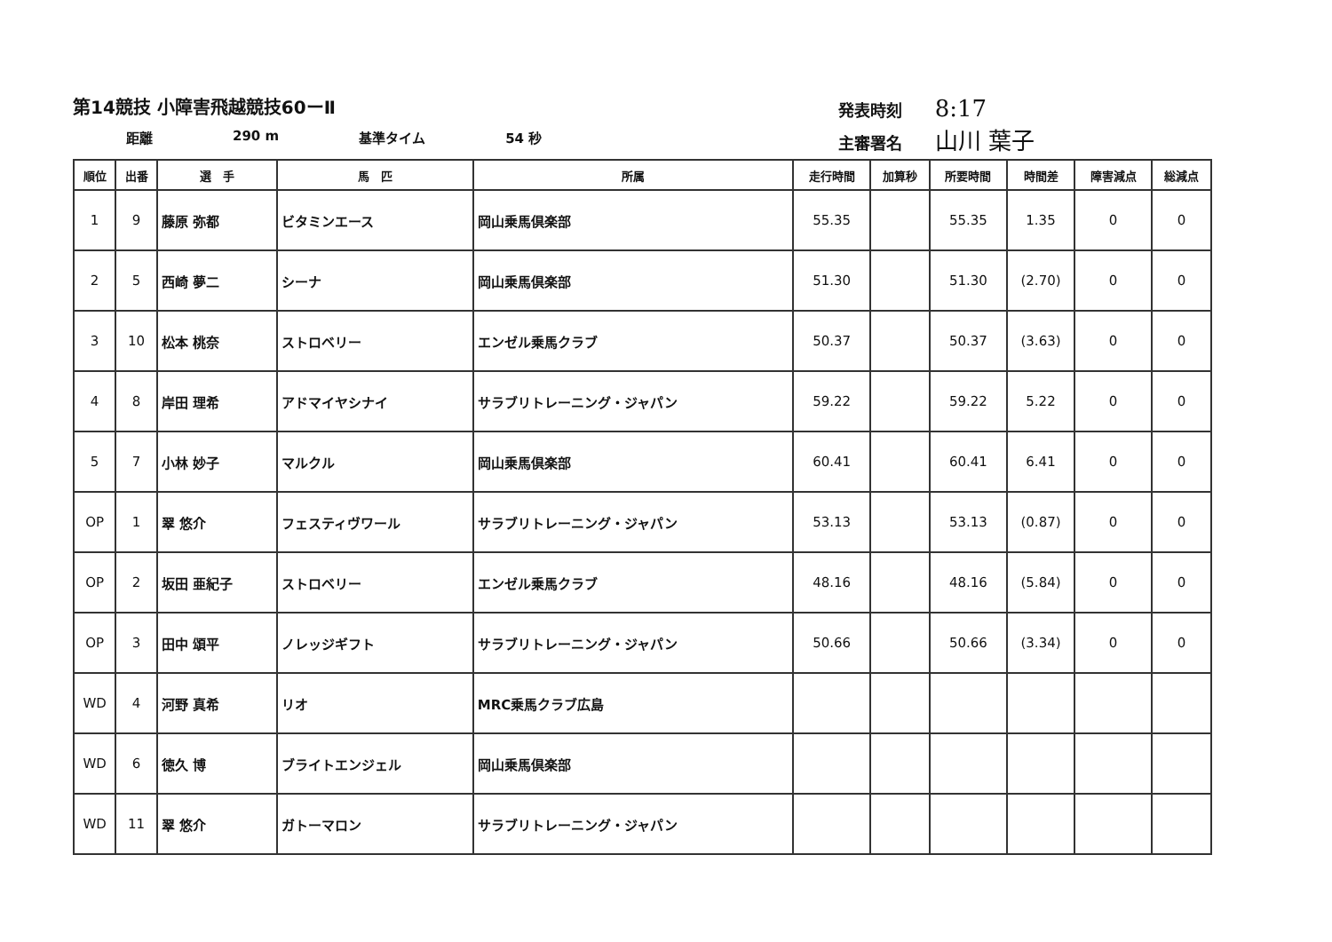第14競技 小障害飛越競技60ーⅡ
距離 290 m 基準タイム 54 秒
発表時刻 8:17
主審署名 山川 葉子
| 順位 | 出番 | 選 手 | 馬 匹 | 所属 | 走行時間 | 加算秒 | 所要時間 | 時間差 | 障害減点 | 総減点 |
| --- | --- | --- | --- | --- | --- | --- | --- | --- | --- | --- |
| 1 | 9 | 藤原 弥都 | ビタミンエース | 岡山乗馬倶楽部 | 55.35 | | 55.35 | 1.35 | 0 | 0 |
| 2 | 5 | 西崎 夢二 | シーナ | 岡山乗馬倶楽部 | 51.30 | | 51.30 | (2.70) | 0 | 0 |
| 3 | 10 | 松本 桃奈 | ストロベリー | エンゼル乗馬クラブ | 50.37 | | 50.37 | (3.63) | 0 | 0 |
| 4 | 8 | 岸田 理希 | アドマイヤシナイ | サラブリトレーニング・ジャパン | 59.22 | | 59.22 | 5.22 | 0 | 0 |
| 5 | 7 | 小林 妙子 | マルクル | 岡山乗馬倶楽部 | 60.41 | | 60.41 | 6.41 | 0 | 0 |
| OP | 1 | 翠 悠介 | フェスティヴワール | サラブリトレーニング・ジャパン | 53.13 | | 53.13 | (0.87) | 0 | 0 |
| OP | 2 | 坂田 亜紀子 | ストロベリー | エンゼル乗馬クラブ | 48.16 | | 48.16 | (5.84) | 0 | 0 |
| OP | 3 | 田中 頌平 | ノレッジギフト | サラブリトレーニング・ジャパン | 50.66 | | 50.66 | (3.34) | 0 | 0 |
| WD | 4 | 河野 真希 | リオ | MRC乗馬クラブ広島 | | | | | | |
| WD | 6 | 徳久 博 | ブライトエンジェル | 岡山乗馬倶楽部 | | | | | | |
| WD | 11 | 翠 悠介 | ガトーマロン | サラブリトレーニング・ジャパン | | | | | | |